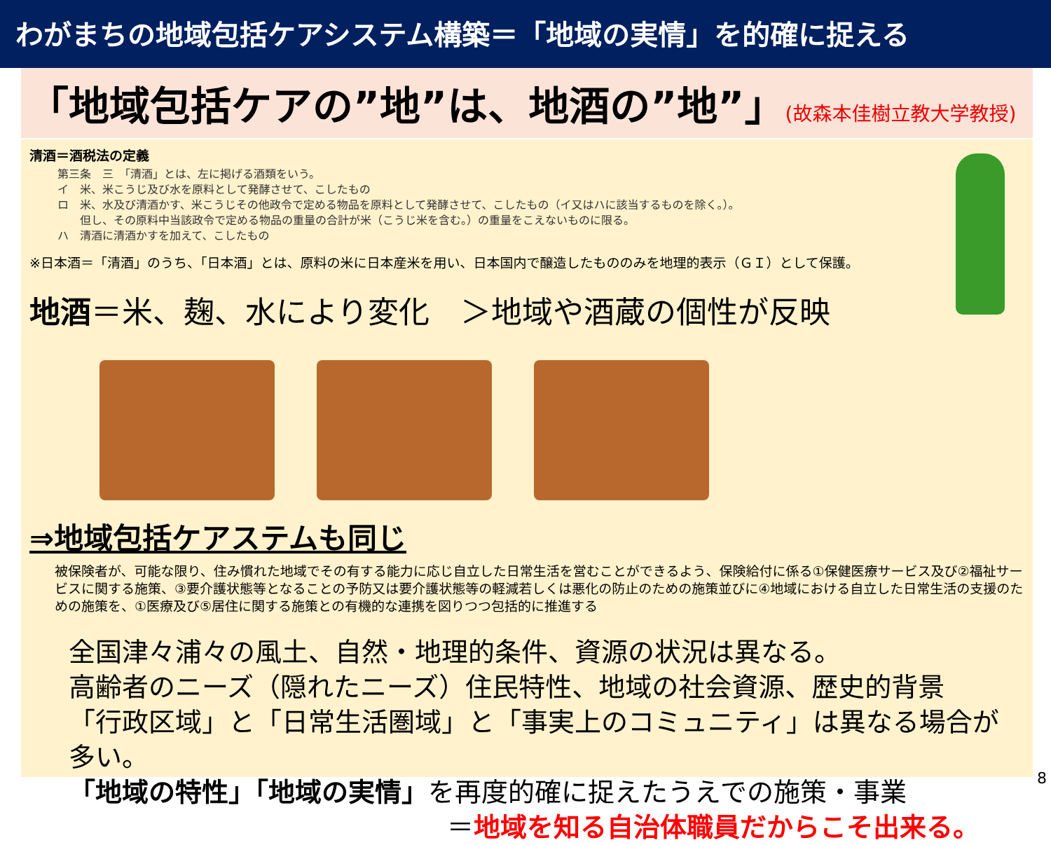わがまちの地域包括ケアシステム構築＝「地域の実情」を的確に捉える
「地域包括ケアの”地”は、地酒の”地”」(故森本佳樹立教大学教授)
清酒＝酒税法の定義
第三条　三　「清酒」とは、左に掲げる酒類をいう。
イ　米、米こうじ及び水を原料として発酵させて、こしたもの
ロ　米、水及び清酒かす、米こうじその他政令で定める物品を原料として発酵させて、こしたもの（イ又はハに該当するものを除く。）。
　　但し、その原料中当該政令で定める物品の重量の合計が米（こうじ米を含む。）の重量をこえないものに限る。
ハ　清酒に清酒かすを加えて、こしたもの
※日本酒＝「清酒」のうち、「日本酒」とは、原料の米に日本産米を用い、日本国内で醸造したもののみを地理的表示（ＧＩ）として保護。
地酒＝米、麹、水により変化　＞地域や酒蔵の個性が反映
⇒地域包括ケアステムも同じ
被保険者が、可能な限り、住み慣れた地域でその有する能力に応じ自立した日常生活を営むことができるよう、保険給付に係る①保健医療サービス及び②福祉サービスに関する施策、③要介護状態等となることの予防又は要介護状態等の軽減若しくは悪化の防止のための施策並びに④地域における自立した日常生活の支援のための施策を、①医療及び⑤居住に関する施策との有機的な連携を図りつつ包括的に推進する
全国津々浦々の風土、自然・地理的条件、資源の状況は異なる。
高齢者のニーズ（隠れたニーズ）住民特性、地域の社会資源、歴史的背景
「行政区域」と「日常生活圏域」と「事実上のコミュニティ」は異なる場合が多い。
「地域の特性」「地域の実情」を再度的確に捉えたうえでの施策・事業
＝地域を知る自治体職員だからこそ出来る。
8